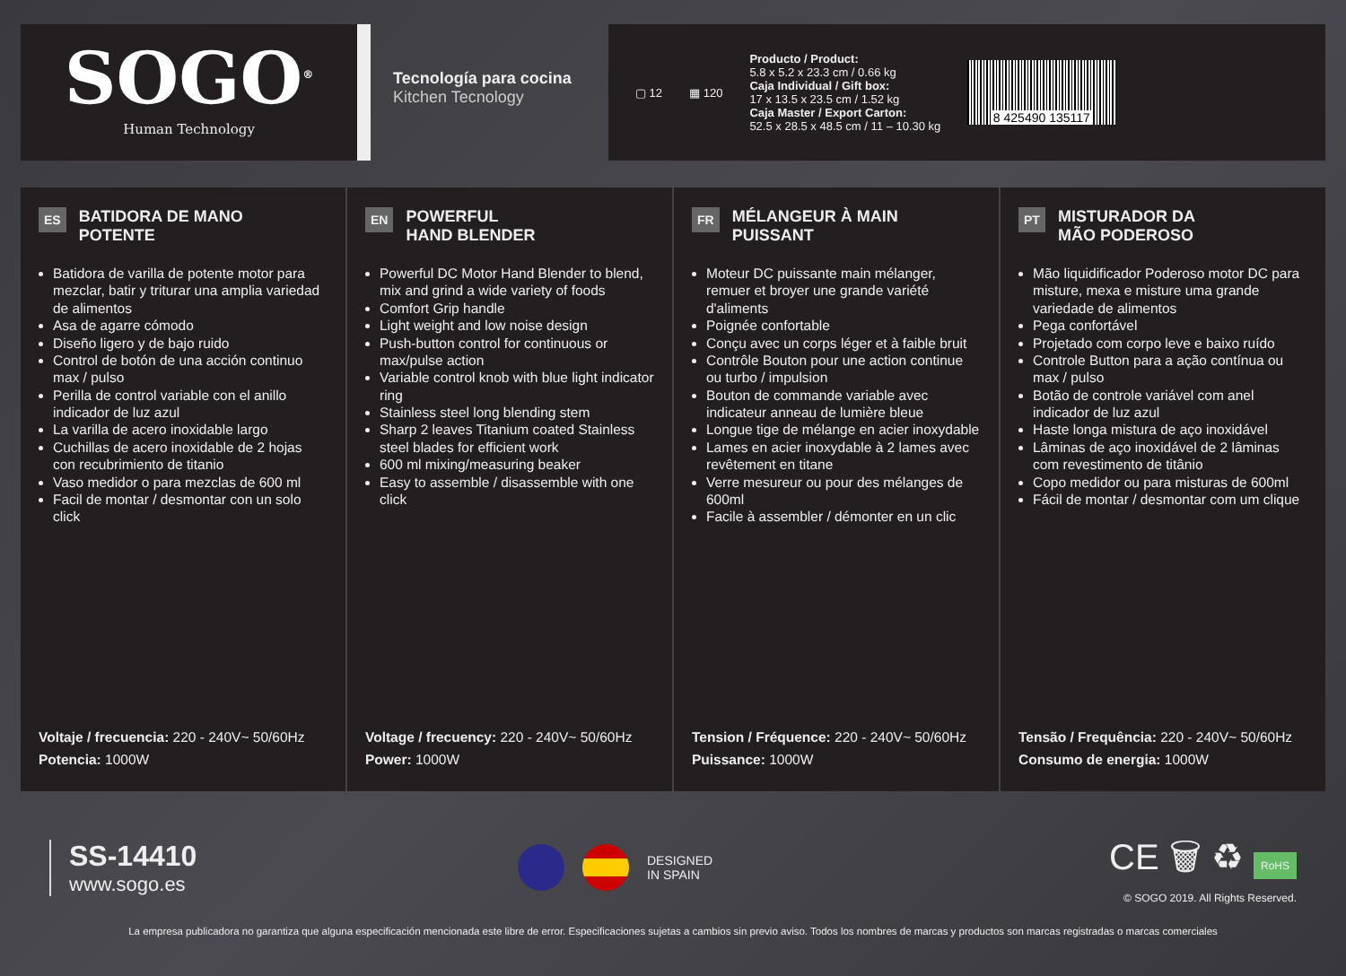SOGO<sup>®</sup>
Human Technology
Tecnología para cocina
Kitchen Tecnology
▢ 12 ▦ 120
Producto / Product:
5.8 x 5.2 x 23.3 cm / 0.66 kg
Caja Individual / Gift box:
17 x 13.5 x 23.5 cm / 1.52 kg
Caja Master / Export Carton:
52.5 x 28.5 x 48.5 cm / 11 – 10.30 kg
8 425490 135117
ES BATIDORA DE MANO
POTENTE
Batidora de varilla de potente motor para mezclar, batir y triturar una amplia variedad de alimentos
Asa de agarre cómodo
Diseño ligero y de bajo ruido
Control de botón de una acción continuo max / pulso
Perilla de control variable con el anillo indicador de luz azul
La varilla de acero inoxidable largo
Cuchillas de acero inoxidable de 2 hojas con recubrimiento de titanio
Vaso medidor o para mezclas de 600 ml
Facil de montar / desmontar con un solo click
Voltaje / frecuencia: 220 - 240V~ 50/60Hz
Potencia: 1000W
EN POWERFUL
HAND BLENDER
Powerful DC Motor Hand Blender to blend, mix and grind a wide variety of foods
Comfort Grip handle
Light weight and low noise design
Push-button control for continuous or max/pulse action
Variable control knob with blue light indicator ring
Stainless steel long blending stem
Sharp 2 leaves Titanium coated Stainless steel blades for efficient work
600 ml mixing/measuring beaker
Easy to assemble / disassemble with one click
Voltage / frecuency: 220 - 240V~ 50/60Hz
Power: 1000W
FR MÉLANGEUR À MAIN
PUISSANT
Moteur DC puissante main mélanger, remuer et broyer une grande variété d'aliments
Poignée confortable
Conçu avec un corps léger et à faible bruit
Contrôle Bouton pour une action continue ou turbo / impulsion
Bouton de commande variable avec indicateur anneau de lumière bleue
Longue tige de mélange en acier inoxydable
Lames en acier inoxydable à 2 lames avec revêtement en titane
Verre mesureur ou pour des mélanges de 600ml
Facile à assembler / démonter en un clic
Tension / Fréquence: 220 - 240V~ 50/60Hz
Puissance: 1000W
PT MISTURADOR DA
MÃO PODEROSO
Mão liquidificador Poderoso motor DC para misture, mexa e misture uma grande variedade de alimentos
Pega confortável
Projetado com corpo leve e baixo ruído
Controle Button para a ação contínua ou max / pulso
Botão de controle variável com anel indicador de luz azul
Haste longa mistura de aço inoxidável
Lâminas de aço inoxidável de 2 lâminas com revestimento de titânio
Copo medidor ou para misturas de 600ml
Fácil de montar / desmontar com um clique
Tensão / Frequência: 220 - 240V~ 50/60Hz
Consumo de energia: 1000W
SS-14410
www.sogo.es
DESIGNED
IN SPAIN
CE 🗑 ♻ RoHS
© SOGO 2019. All Rights Reserved.
La empresa publicadora no garantiza que alguna especificación mencionada este libre de error. Especificaciones sujetas a cambios sin previo aviso. Todos los nombres de marcas y productos son marcas registradas o marcas comerciales